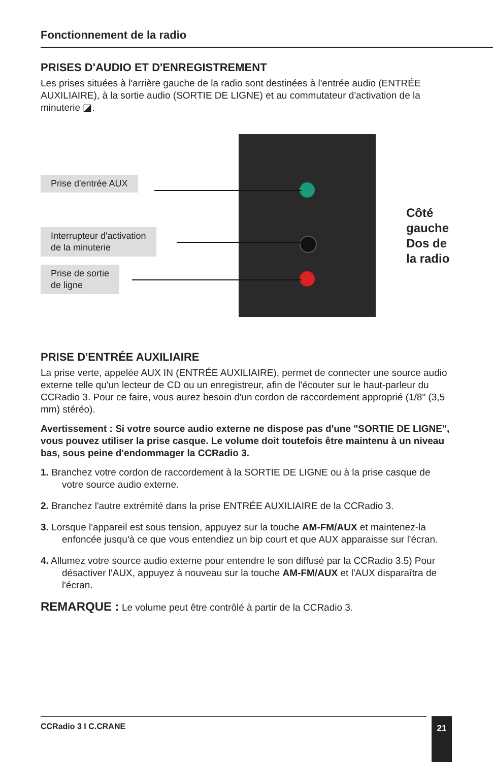Fonctionnement de la radio
PRISES D'AUDIO ET D'ENREGISTREMENT
Les prises situées à l'arrière gauche de la radio sont destinées à l'entrée audio (ENTRÉE AUXILIAIRE), à la sortie audio (SORTIE DE LIGNE) et au commutateur d'activation de la minuterie ◪.
Prise d'entrée AUX
Interrupteur d'activation
de la minuterie
Prise de sortie
de ligne
Côté gauche
Dos de la radio
PRISE D'ENTRÉE AUXILIAIRE
La prise verte, appelée AUX IN (ENTRÉE AUXILIAIRE), permet de connecter une source audio externe telle qu'un lecteur de CD ou un enregistreur, afin de l'écouter sur le haut-parleur du CCRadio 3. Pour ce faire, vous aurez besoin d'un cordon de raccordement approprié (1/8" (3,5 mm) stéréo).
Avertissement : Si votre source audio externe ne dispose pas d'une "SORTIE DE LIGNE", vous pouvez utiliser la prise casque. Le volume doit toutefois être maintenu à un niveau bas, sous peine d'endommager la CCRadio 3.
1. Branchez votre cordon de raccordement à la SORTIE DE LIGNE ou à la prise casque de votre source audio externe.
2. Branchez l'autre extrémité dans la prise ENTRÉE AUXILIAIRE de la CCRadio 3.
3. Lorsque l'appareil est sous tension, appuyez sur la touche AM-FM/AUX et maintenez-la enfoncée jusqu'à ce que vous entendiez un bip court et que AUX apparaisse sur l'écran.
4. Allumez votre source audio externe pour entendre le son diffusé par la CCRadio 3.5) Pour désactiver l'AUX, appuyez à nouveau sur la touche AM-FM/AUX et l'AUX disparaîtra de l'écran.
REMARQUE : Le volume peut être contrôlé à partir de la CCRadio 3.
CCRadio 3 I C.CRANE 21